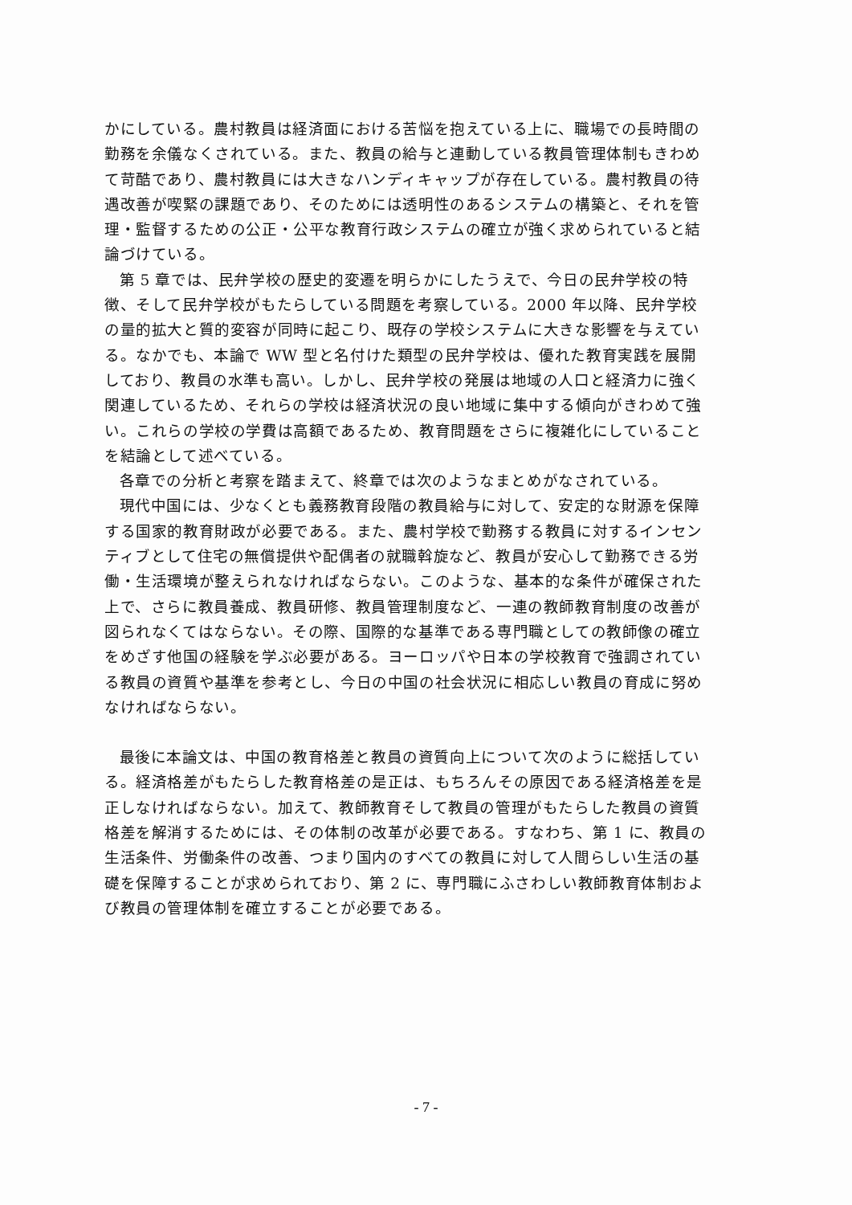かにしている。農村教員は経済面における苦悩を抱えている上に、職場での長時間の勤務を余儀なくされている。また、教員の給与と連動している教員管理体制もきわめて苛酷であり、農村教員には大きなハンディキャップが存在している。農村教員の待遇改善が喫緊の課題であり、そのためには透明性のあるシステムの構築と、それを管理・監督するための公正・公平な教育行政システムの確立が強く求められていると結論づけている。
第 5 章では、民弁学校の歴史的変遷を明らかにしたうえで、今日の民弁学校の特徴、そして民弁学校がもたらしている問題を考察している。2000 年以降、民弁学校の量的拡大と質的変容が同時に起こり、既存の学校システムに大きな影響を与えている。なかでも、本論で WW 型と名付けた類型の民弁学校は、優れた教育実践を展開しており、教員の水準も高い。しかし、民弁学校の発展は地域の人口と経済力に強く関連しているため、それらの学校は経済状況の良い地域に集中する傾向がきわめて強い。これらの学校の学費は高額であるため、教育問題をさらに複雑化にしていることを結論として述べている。
各章での分析と考察を踏まえて、終章では次のようなまとめがなされている。
現代中国には、少なくとも義務教育段階の教員給与に対して、安定的な財源を保障する国家的教育財政が必要である。また、農村学校で勤務する教員に対するインセンティブとして住宅の無償提供や配偶者の就職斡旋など、教員が安心して勤務できる労働・生活環境が整えられなければならない。このような、基本的な条件が確保された上で、さらに教員養成、教員研修、教員管理制度など、一連の教師教育制度の改善が図られなくてはならない。その際、国際的な基準である専門職としての教師像の確立をめざす他国の経験を学ぶ必要がある。ヨーロッパや日本の学校教育で強調されている教員の資質や基準を参考とし、今日の中国の社会状況に相応しい教員の育成に努めなければならない。
最後に本論文は、中国の教育格差と教員の資質向上について次のように総括している。経済格差がもたらした教育格差の是正は、もちろんその原因である経済格差を是正しなければならない。加えて、教師教育そして教員の管理がもたらした教員の資質格差を解消するためには、その体制の改革が必要である。すなわち、第 1 に、教員の生活条件、労働条件の改善、つまり国内のすべての教員に対して人間らしい生活の基礎を保障することが求められており、第 2 に、専門職にふさわしい教師教育体制および教員の管理体制を確立することが必要である。
- 7 -